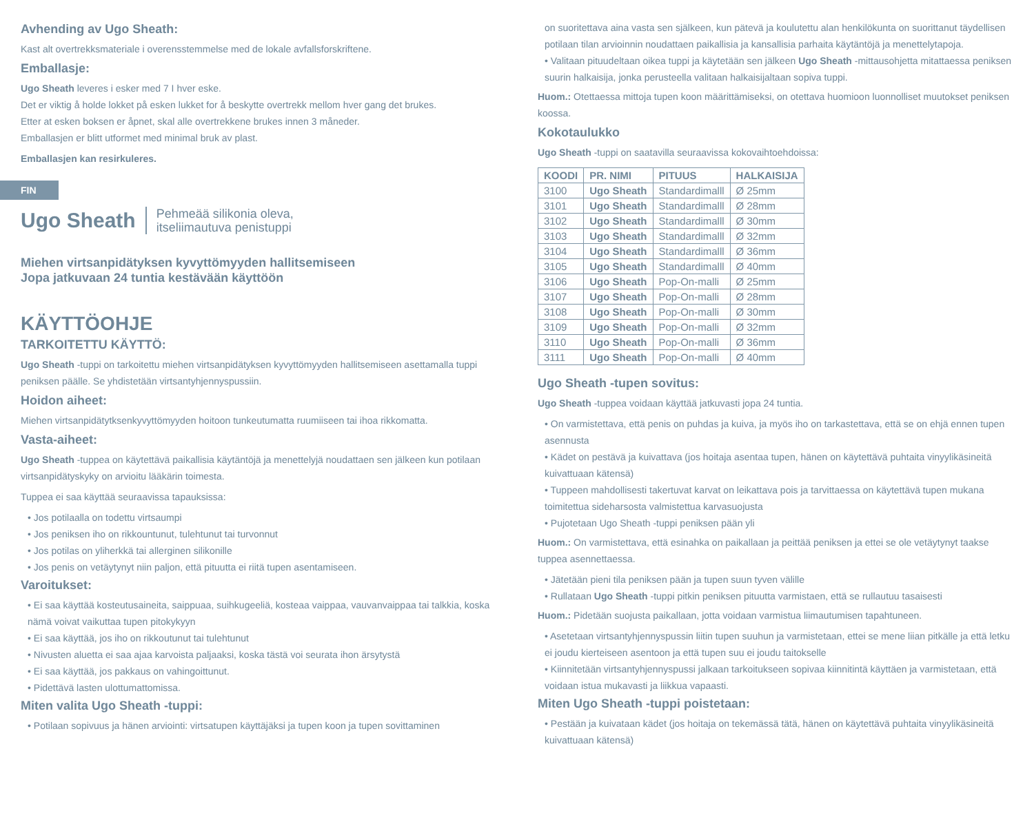Avhending av Ugo Sheath:
Kast alt overtrekksmateriale i overensstemmelse med de lokale avfallsforskriftene.
Emballasje:
Ugo Sheath leveres i esker med 7 I hver eske.
Det er viktig å holde lokket på esken lukket for å beskytte overtrekk mellom hver gang det brukes.
Etter at esken boksen er åpnet, skal alle overtrekkene brukes innen 3 måneder.
Emballasjen er blitt utformet med minimal bruk av plast.
Emballasjen kan resirkuleres.
FIN
Ugo Sheath Pehmeää silikonia oleva,
itseliimautuva penistuppi
Miehen virtsanpidätyksen kyvyttömyyden hallitsemiseen
Jopa jatkuvaan 24 tuntia kestävään käyttöön
KÄYTTÖOHJE
TARKOITETTU KÄYTTÖ:
Ugo Sheath -tuppi on tarkoitettu miehen virtsanpidätyksen kyvyttömyyden hallitsemiseen asettamalla tuppi peniksen päälle. Se yhdistetään virtsantyhjennyspussiin.
Hoidon aiheet:
Miehen virtsanpidätytksenkyvyttömyyden hoitoon tunkeutumatta ruumiiseen tai ihoa rikkomatta.
Vasta-aiheet:
Ugo Sheath -tuppea on käytettävä paikallisia käytäntöjä ja menettelyjä noudattaen sen jälkeen kun potilaan virtsanpidätyskyky on arvioitu lääkärin toimesta.
Tuppea ei saa käyttää seuraavissa tapauksissa:
• Jos potilaalla on todettu virtsaumpi
• Jos peniksen iho on rikkountunut, tulehtunut tai turvonnut
• Jos potilas on yliherkkä tai allerginen silikonille
• Jos penis on vetäytynyt niin paljon, että pituutta ei riitä tupen asentamiseen.
Varoitukset:
• Ei saa käyttää kosteutusaineita, saippuaa, suihkugeeliä, kosteaa vaippaa, vauvanvaippaa tai talkkia, koska nämä voivat vaikuttaa tupen pitokykyyn
• Ei saa käyttää, jos iho on rikkoutunut tai tulehtunut
• Nivusten aluetta ei saa ajaa karvoista paljaaksi, koska tästä voi seurata ihon ärsytystä
• Ei saa käyttää, jos pakkaus on vahingoittunut.
• Pidettävä lasten ulottumattomissa.
Miten valita Ugo Sheath -tuppi:
• Potilaan sopivuus ja hänen arviointi: virtsatupen käyttäjäksi ja tupen koon ja tupen sovittaminen
on suoritettava aina vasta sen själkeen, kun pätevä ja koulutettu alan henkilökunta on suorittanut täydellisen potilaan tilan arvioinnin noudattaen paikallisia ja kansallisia parhaita käytäntöjä ja menettelytapoja.
• Valitaan pituudeltaan oikea tuppi ja käytetään sen jälkeen Ugo Sheath -mittausohjetta mitattaessa peniksen suurin halkaisija, jonka perusteella valitaan halkaisijaltaan sopiva tuppi.
Huom.: Otettaessa mittoja tupen koon määrittämiseksi, on otettava huomioon luonnolliset muutokset peniksen koossa.
Kokotaulukko
Ugo Sheath -tuppi on saatavilla seuraavissa kokovaihtoehdoissa:
| KOODI | PR. NIMI | PITUUS | HALKAISIJA |
| --- | --- | --- | --- |
| 3100 | Ugo Sheath | Standardimalll | Ø 25mm |
| 3101 | Ugo Sheath | Standardimalll | Ø 28mm |
| 3102 | Ugo Sheath | Standardimalll | Ø 30mm |
| 3103 | Ugo Sheath | Standardimalll | Ø 32mm |
| 3104 | Ugo Sheath | Standardimalll | Ø 36mm |
| 3105 | Ugo Sheath | Standardimalll | Ø 40mm |
| 3106 | Ugo Sheath | Pop-On-malli | Ø 25mm |
| 3107 | Ugo Sheath | Pop-On-malli | Ø 28mm |
| 3108 | Ugo Sheath | Pop-On-malli | Ø 30mm |
| 3109 | Ugo Sheath | Pop-On-malli | Ø 32mm |
| 3110 | Ugo Sheath | Pop-On-malli | Ø 36mm |
| 3111 | Ugo Sheath | Pop-On-malli | Ø 40mm |
Ugo Sheath -tupen sovitus:
Ugo Sheath -tuppea voidaan käyttää jatkuvasti jopa 24 tuntia.
• On varmistettava, että penis on puhdas ja kuiva, ja myös iho on tarkastettava, että se on ehjä ennen tupen asennusta
• Kädet on pestävä ja kuivattava (jos hoitaja asentaa tupen, hänen on käytettävä puhtaita vinyylikäsineitä kuivattuaan kätensä)
• Tuppeen mahdollisesti takertuvat karvat on leikattava pois ja tarvittaessa on käytettävä tupen mukana toimitettua sideharsosta valmistettua karvasuojusta
• Pujotetaan Ugo Sheath -tuppi peniksen pään yli
Huom.: On varmistettava, että esinahka on paikallaan ja peittää peniksen ja ettei se ole vetäytynyt taakse tuppea asennettaessa.
• Jätetään pieni tila peniksen pään ja tupen suun tyven välille
• Rullataan Ugo Sheath -tuppi pitkin peniksen pituutta varmistaen, että se rullautuu tasaisesti
Huom.: Pidetään suojusta paikallaan, jotta voidaan varmistua liimautumisen tapahtuneen.
• Asetetaan virtsantyhjennyspussin liitin tupen suuhun ja varmistetaan, ettei se mene liian pitkälle ja että letku ei joudu kierteiseen asentoon ja että tupen suu ei joudu taitokselle
• Kiinnitetään virtsantyhjennyspussi jalkaan tarkoitukseen sopivaa kiinnitintä käyttäen ja varmistetaan, että voidaan istua mukavasti ja liikkua vapaasti.
Miten Ugo Sheath -tuppi poistetaan:
• Pestään ja kuivataan kädet (jos hoitaja on tekemässä tätä, hänen on käytettävä puhtaita vinyylikäsineitä kuivattuaan kätensä)